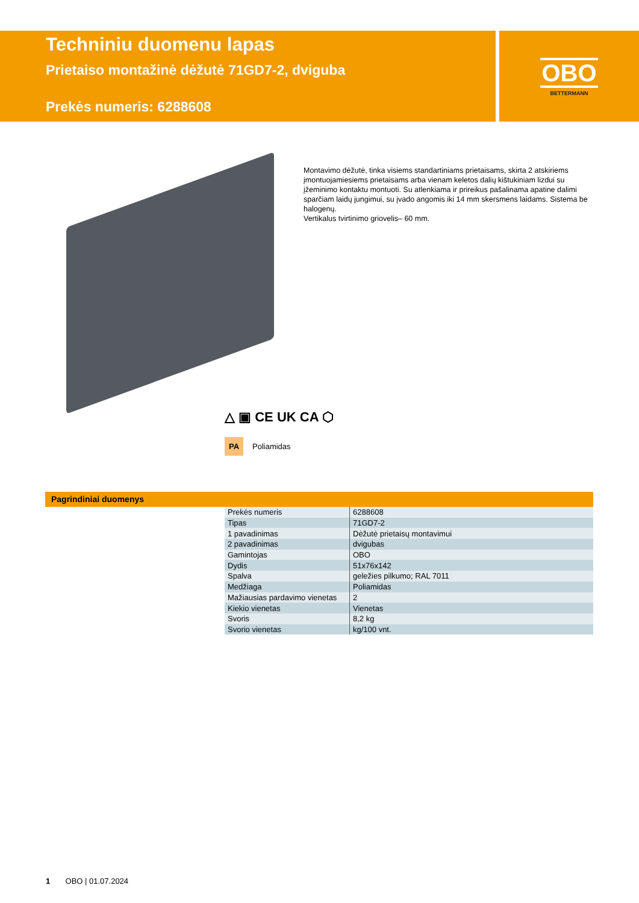Techniniu duomenu lapas
Prietaiso montažinė dėžutė 71GD7-2, dviguba
Prekės numeris: 6288608
OBO
BETTERMANN
Montavimo dėžutė, tinka visiems standartiniams prietaisams, skirta 2 atskiriems įmontuojamiesiems prietaisams arba vienam keletos dalių kištukiniam lizdui su įžeminimo kontaktu montuoti. Su atlenkiama ir prireikus pašalinama apatine dali­mi sparčiam laidų jungimui, su įvado angomis iki 14 mm skersmens laidams. Sis­tema be halogenų.
Vertikalus tvirtinimo griovelis– 60 mm.
△ ▣ CE UK CA ⬡
PA Poliamidas
Pagrindiniai duomenys
| Prekės numeris | 6288608 |
| Tipas | 71GD7-2 |
| 1 pavadinimas | Dėžutė prietaisų montavimui |
| 2 pavadinimas | dvigubas |
| Gamintojas | OBO |
| Dydis | 51x76x142 |
| Spalva | geležies pilkumo; RAL 7011 |
| Medžiaga | Poliamidas |
| Mažiausias pardavimo vienetas | 2 |
| Kiekio vienetas | Vienetas |
| Svoris | 8,2 kg |
| Svorio vienetas | kg/100 vnt. |
1 OBO | 01.07.2024